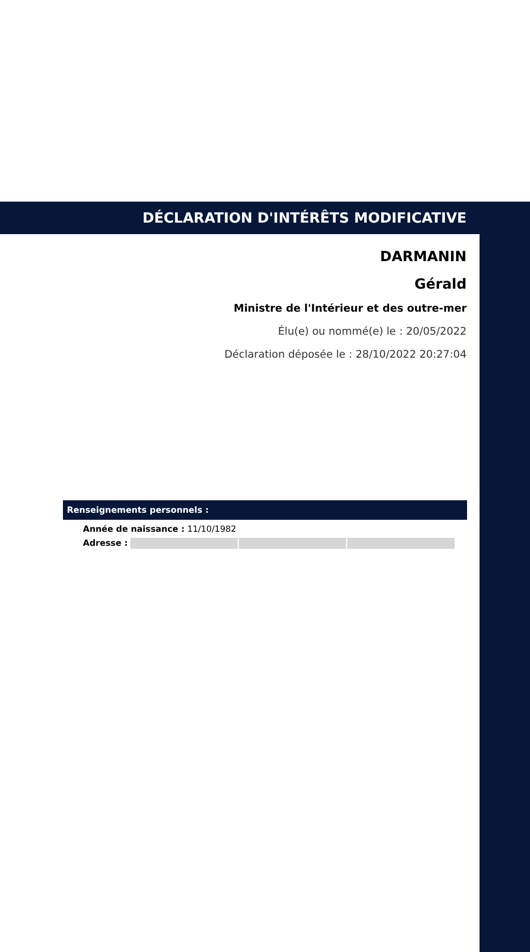DÉCLARATION D'INTÉRÊTS MODIFICATIVE
DARMANIN
Gérald
Ministre de l'Intérieur et des outre-mer
Élu(e) ou nommé(e) le : 20/05/2022
Déclaration déposée le : 28/10/2022 20:27:04
Renseignements personnels :
Année de naissance : 11/10/1982
Adresse :